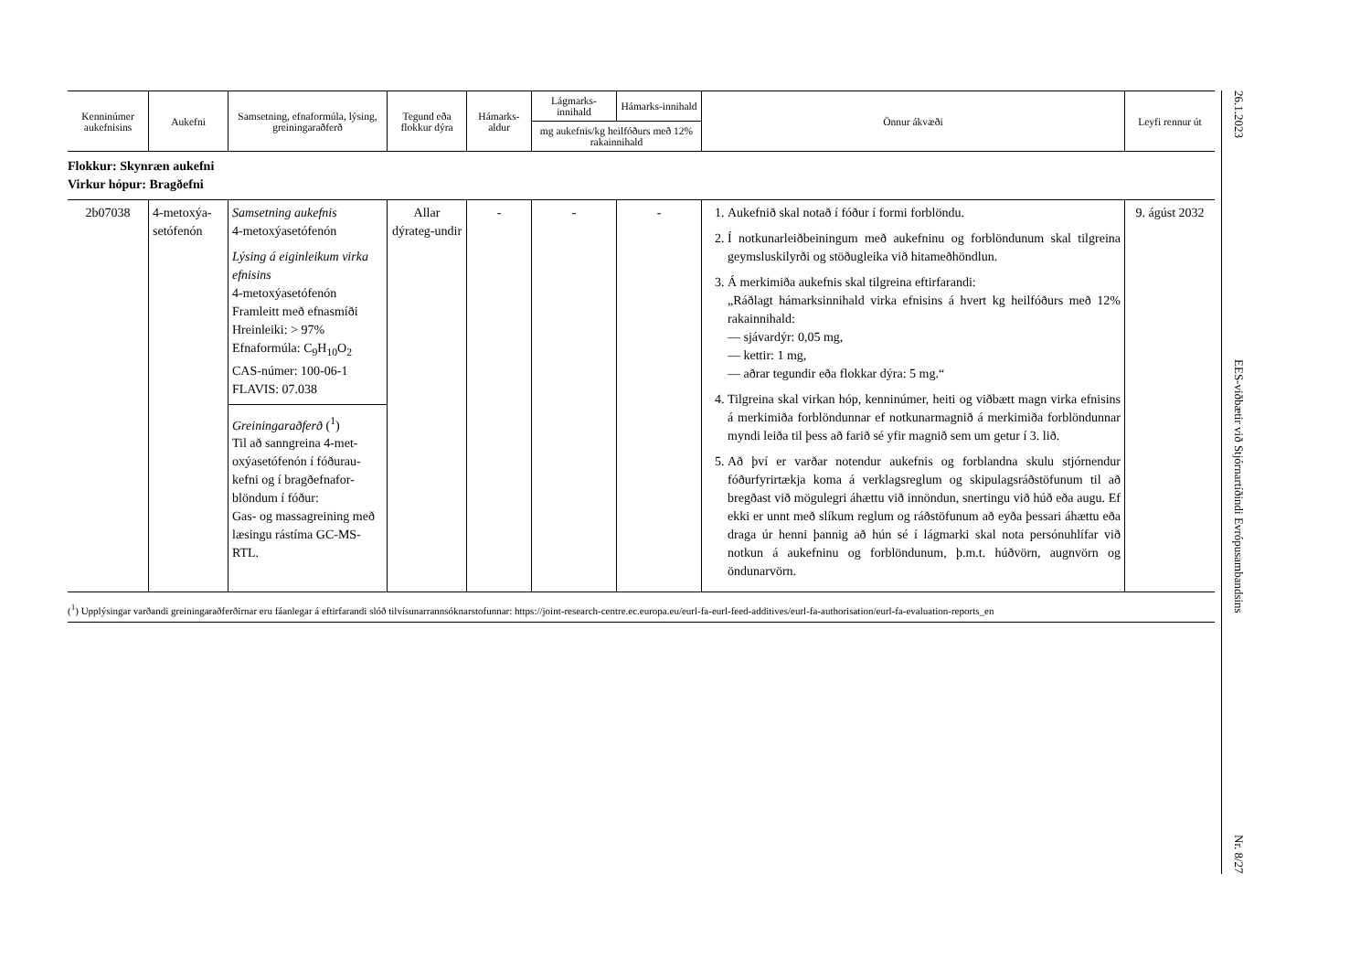| Kenninúmer aukefnisins | Aukefni | Samsetning, efnaformúla, lýsing, greiningaraðferð | Tegund eða flokkur dýra | Hámarks-aldur | Lágmarks-innihald | Hámarks-innihald | Önnur ákvæði | Leyfi rennur út |
| --- | --- | --- | --- | --- | --- | --- | --- | --- |
| | | | | | mg aukefnis/kg heilfóðurs með 12% rakainnihald | | | |
| Flokkur: Skynræn aukefni Virkur hópur: Bragðefni | | | | | | | | |
| 2b07038 | 4-metoxýa-setófenón | Samsetning aukefnis 4-metoxýasetófenón Lýsing á eiginleikum virka efnisins 4-metoxýasetófenón Framleitt með efnasmíði Hreinleiki: > 97% Efnaformúla: C<sub>9</sub>H<sub>10</sub>O<sub>2</sub> CAS-númer: 100-06-1 FLAVIS: 07.038 Greiningaraðferð (<sup>1</sup>) Til að sanngreina 4-met-oxýasetófenón í fóðurau-kefni og í bragðefnafor-blöndum í fóður: Gas- og massagreining með læsingu rástíma GC-MS-RTL. | Allar dýrateg-undir | - | - | - | 1. Aukefnið skal notað í fóður í formi forblöndu. 2. Í notkunarleiðbeiningum með aukefninu og forblöndunum skal tilgreina geymsluskilyrði og stöðugleika við hitameðhöndlun. 3. Á merkimiða aukefnis skal tilgreina eftirfarandi: „Ráðlagt hámarksinnihald virka efnisins á hvert kg heilfóðurs með 12% rakainnihald: — sjávardýr: 0,05 mg, — kettir: 1 mg, — aðrar tegundir eða flokkar dýra: 5 mg.“ 4. Tilgreina skal virkan hóp, kenninúmer, heiti og viðbætt magn virka efnisins á merkimiða forblöndunnar ef notkunarmagnið á merkimiða forblöndunnar myndi leiða til þess að farið sé yfir magnið sem um getur í 3. lið. 5. Að því er varðar notendur aukefnis og forblandna skulu stjórnendur fóðurfyrirtækja koma á verklagsreglum og skipulagsráðstöfunum til að bregðast við mögulegri áhættu við innöndun, snertingu við húð eða augu. Ef ekki er unnt með slíkum reglum og ráðstöfunum að eyða þessari áhættu eða draga úr henni þannig að hún sé í lágmarki skal nota persónuhlífar við notkun á aukefninu og forblöndunum, þ.m.t. húðvörn, augnvörn og öndunarvörn. | 9. ágúst 2032 |
(<sup>1</sup>) Upplýsingar varðandi greiningaraðferðirnar eru fáanlegar á eftirfarandi slóð tilvísunarrannsóknarstofunnar: https://joint-research-centre.ec.europa.eu/eurl-fa-eurl-feed-additives/eurl-fa-authorisation/eurl-fa-evaluation-reports_en
26.1.2023
EES-viðbætir við Stjórnartíðindi Evrópusambandsins
Nr. 8/27